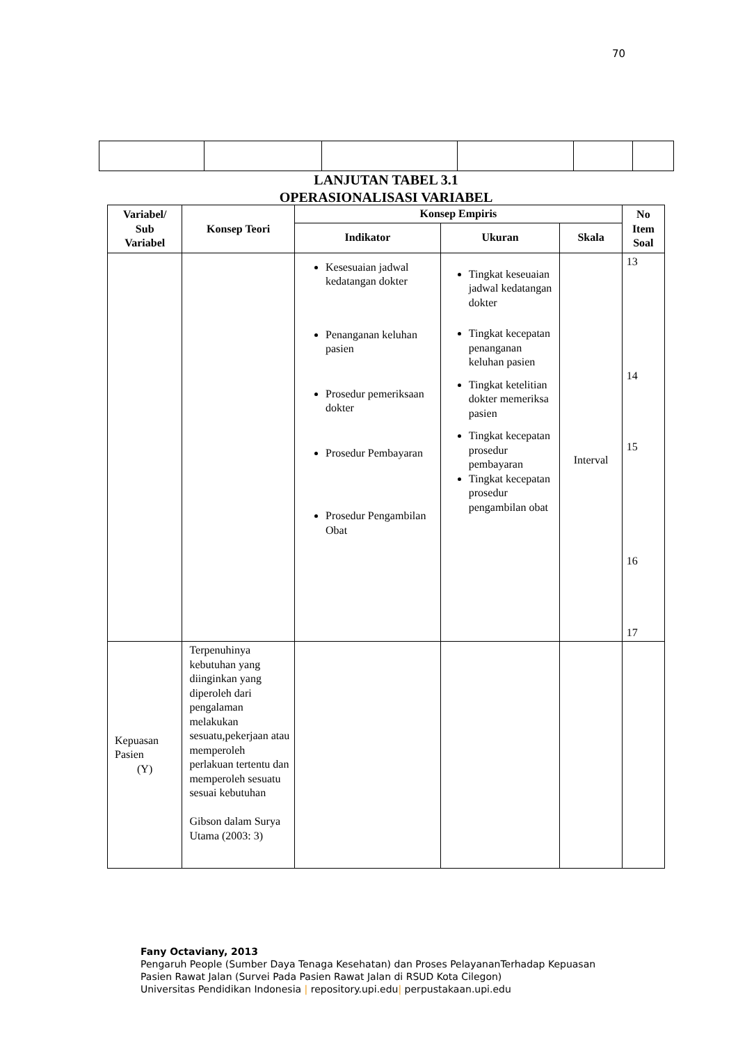70
LANJUTAN TABEL 3.1
OPERASIONALISASI VARIABEL
| Variabel/ Sub Variabel | Konsep Teori | Konsep Empiris | | | No Item Soal |
| --- | --- | --- | --- | --- | --- |
| | | Indikator | Ukuran | Skala | |
| | | Kesesuaian jadwal kedatangan dokter Penanganan keluhan pasien Prosedur pemeriksaan dokter Prosedur Pembayaran Prosedur Pengambilan Obat | Tingkat keseuaian jadwal kedatangan dokter Tingkat kecepatan penanganan keluhan pasien Tingkat ketelitian dokter memeriksa pasien Tingkat kecepatan prosedur pembayaran Tingkat kecepatan prosedur pengambilan obat | Interval | 13 14 15 16 17 |
| Kepuasan Pasien (Y) | Terpenuhinya kebutuhan yang diinginkan yang diperoleh dari pengalaman melakukan sesuatu,pekerjaan atau memperoleh perlakuan tertentu dan memperoleh sesuatu sesuai kebutuhan Gibson dalam Surya Utama (2003: 3) | | | | |
Fany Octaviany, 2013
Pengaruh People (Sumber Daya Tenaga Kesehatan) dan Proses PelayananTerhadap Kepuasan
Pasien Rawat Jalan (Survei Pada Pasien Rawat Jalan di RSUD Kota Cilegon)
Universitas Pendidikan Indonesia | repository.upi.edu| perpustakaan.upi.edu